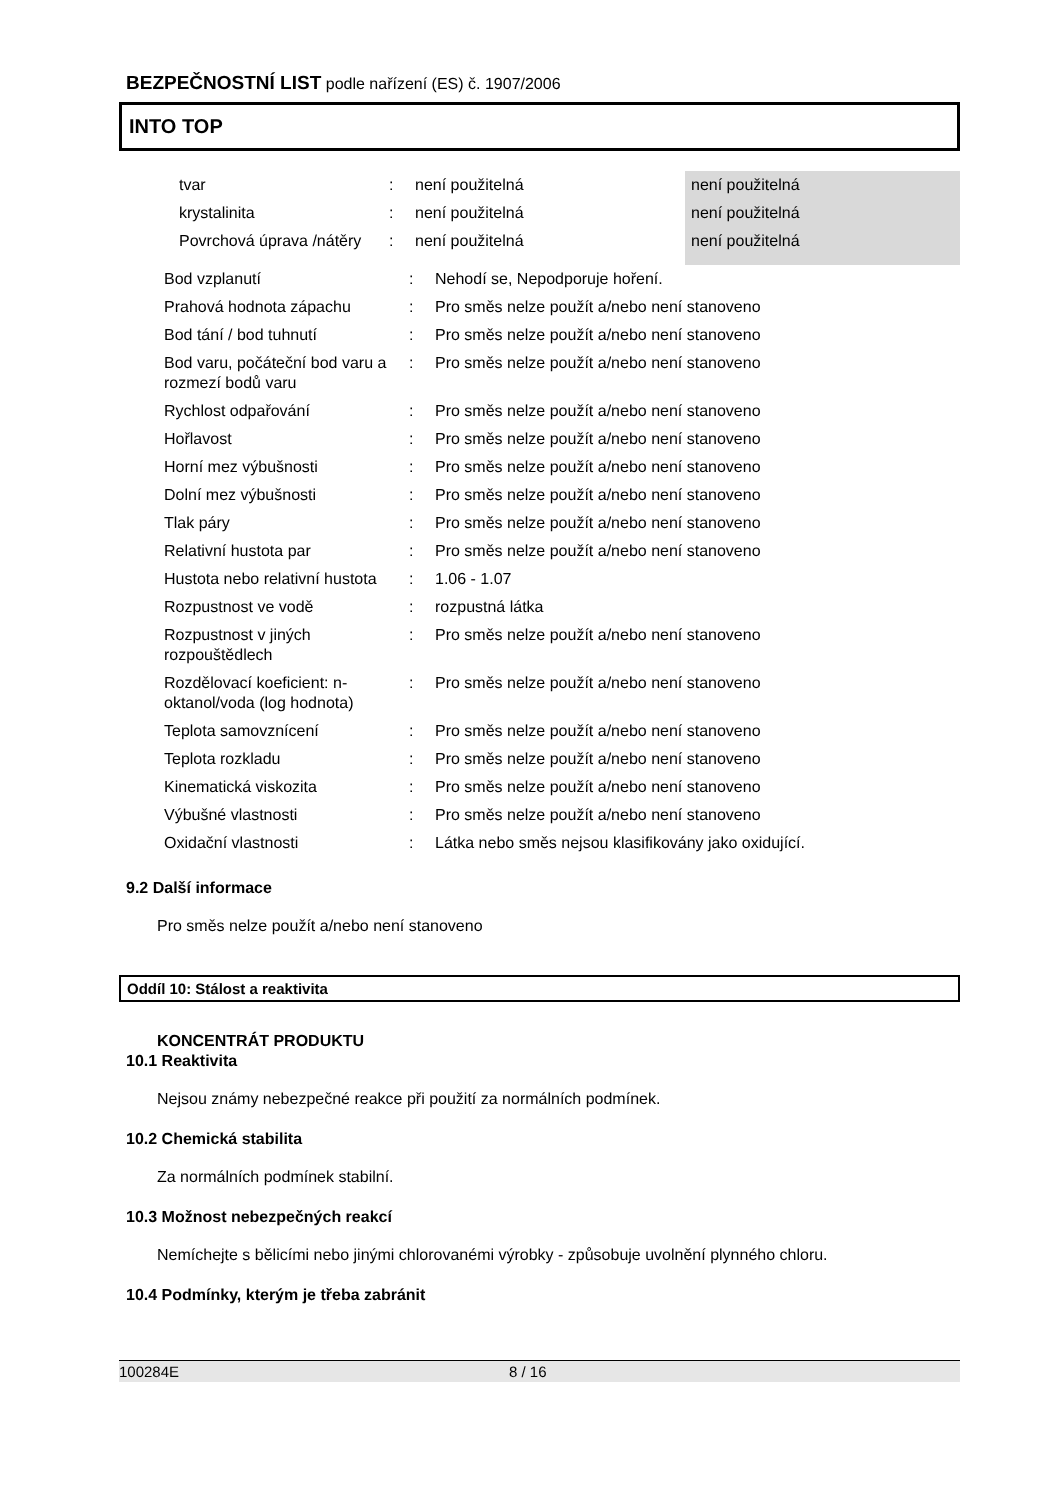BEZPEČNOSTNÍ LIST podle nařízení (ES) č. 1907/2006
INTO TOP
| | tvar | : | není použitelná | není použitelná |
| | krystalinita | : | není použitelná | není použitelná |
| | Povrchová úprava /nátěry | : | není použitelná | není použitelná |
| | Bod vzplanutí | : | Nehodí se, Nepodporuje hoření. |
| | Prahová hodnota zápachu | : | Pro směs nelze použít a/nebo není stanoveno |
| | Bod tání / bod tuhnutí | : | Pro směs nelze použít a/nebo není stanoveno |
| | Bod varu, počáteční bod varu a rozmezí bodů varu | : | Pro směs nelze použít a/nebo není stanoveno |
| | Rychlost odpařování | : | Pro směs nelze použít a/nebo není stanoveno |
| | Hořlavost | : | Pro směs nelze použít a/nebo není stanoveno |
| | Horní mez výbušnosti | : | Pro směs nelze použít a/nebo není stanoveno |
| | Dolní mez výbušnosti | : | Pro směs nelze použít a/nebo není stanoveno |
| | Tlak páry | : | Pro směs nelze použít a/nebo není stanoveno |
| | Relativní hustota par | : | Pro směs nelze použít a/nebo není stanoveno |
| | Hustota nebo relativní hustota | : | 1.06 - 1.07 |
| | Rozpustnost ve vodě | : | rozpustná látka |
| | Rozpustnost v jiných rozpouštědlech | : | Pro směs nelze použít a/nebo není stanoveno |
| | Rozdělovací koeficient: n-oktanol/voda (log hodnota) | : | Pro směs nelze použít a/nebo není stanoveno |
| | Teplota samovznícení | : | Pro směs nelze použít a/nebo není stanoveno |
| | Teplota rozkladu | : | Pro směs nelze použít a/nebo není stanoveno |
| | Kinematická viskozita | : | Pro směs nelze použít a/nebo není stanoveno |
| | Výbušné vlastnosti | : | Pro směs nelze použít a/nebo není stanoveno |
| | Oxidační vlastnosti | : | Látka nebo směs nejsou klasifikovány jako oxidující. |
9.2 Další informace
Pro směs nelze použít a/nebo není stanoveno
Oddíl 10: Stálost a reaktivita
KONCENTRÁT PRODUKTU
10.1 Reaktivita
Nejsou známy nebezpečné reakce při použití za normálních podmínek.
10.2 Chemická stabilita
Za normálních podmínek stabilní.
10.3 Možnost nebezpečných reakcí
Nemíchejte s bělicími nebo jinými chlorovanémi výrobky - způsobuje uvolnění plynného chloru.
10.4 Podmínky, kterým je třeba zabránit
100284E 8 / 16